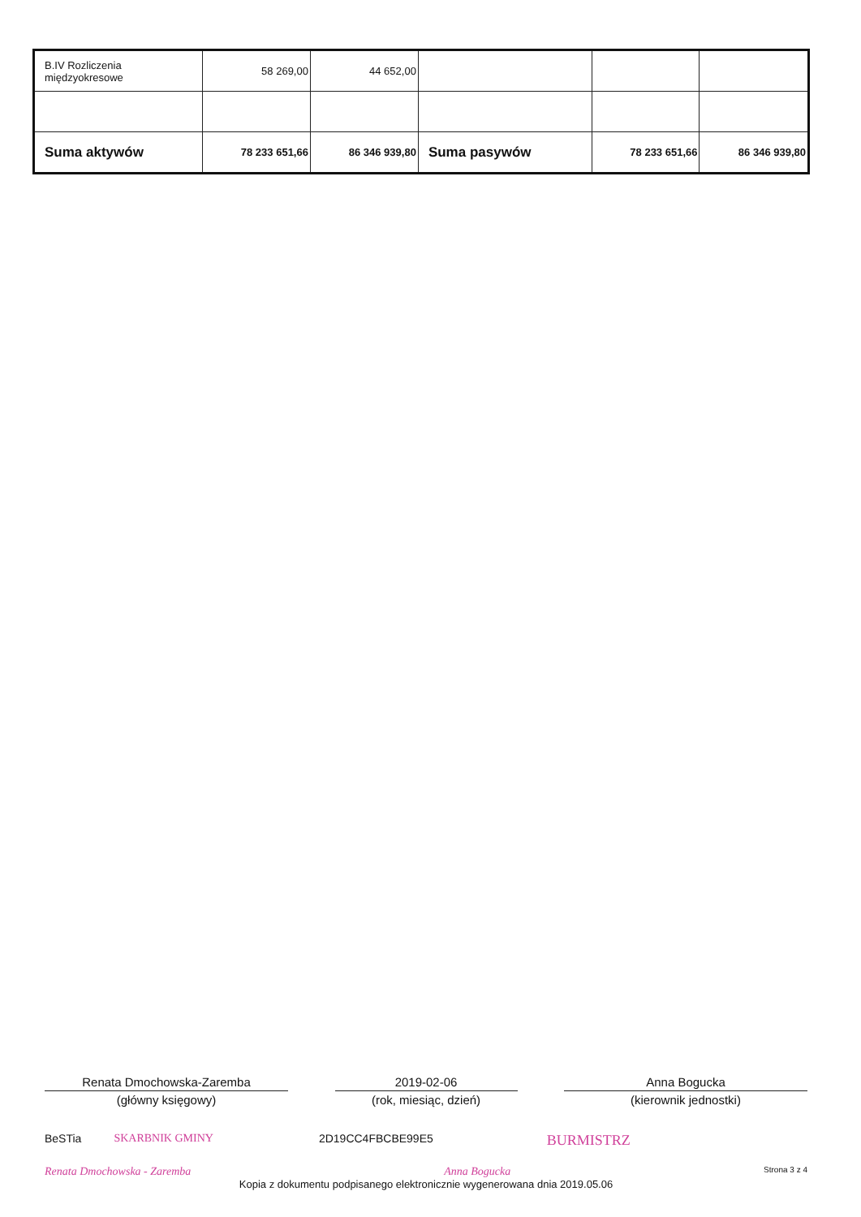| B.IV Rozliczenia międzyokresowe | 58 269,00 | 44 652,00 | | | |
| Suma aktywów | 78 233 651,66 | 86 346 939,80 | Suma pasywów | 78 233 651,66 | 86 346 939,80 |
Renata Dmochowska-Zaremba
(główny księgowy)
2019-02-06
(rok, miesiąc, dzień)
Anna Bogucka
(kierownik jednostki)
BeSTia SKARBNIK GMINY 2D19CC4FBCBE99E5 BURMISTRZ
Renata Dmochowska - Zaremba Anna Bogucka Strona 3 z 4
Kopia z dokumentu podpisanego elektronicznie wygenerowana dnia 2019.05.06